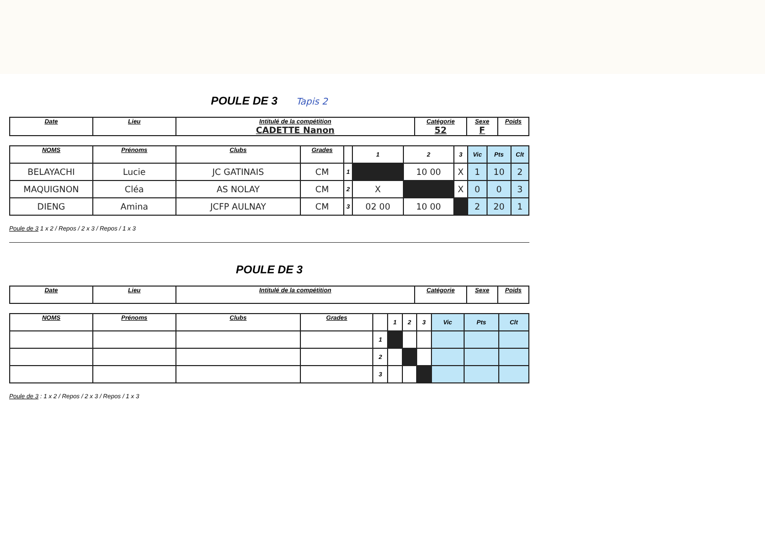POULE DE 3 Tapis 2
| Date | Lieu | Intitulé de la compétition CADETTE Nanon | Catégorie 52 | Sexe F | Poids |
| --- | --- | --- | --- | --- | --- |
| NOMS | Prénoms | Clubs | Grades | | 1 | 2 | 3 | Vic | Pts | Clt |
| BELAYACHI | Lucie | JC GATINAIS | CM | 1 | | 10 00 | X | 1 | 10 | 2 |
| MAQUIGNON | Cléa | AS NOLAY | CM | 2 | X | | X | 0 | 0 | 3 |
| DIENG | Amina | JCFP AULNAY | CM | 3 | 02 00 | 10 00 | | 2 | 20 | 1 |
Poule de 3 1 x 2 / Repos / 2 x 3 / Repos / 1 x 3
POULE DE 3
| Date | Lieu | Intitulé de la compétition | Catégorie | Sexe | Poids |
| --- | --- | --- | --- | --- | --- |
| NOMS | Prénoms | Clubs | Grades | | 1 | 2 | 3 | Vic | Pts | Clt |
| | | | | 1 | | | | | | |
| | | | | 2 | | | | | | |
| | | | | 3 | | | | | | |
Poule de 3 : 1 x 2 / Repos / 2 x 3 / Repos / 1 x 3